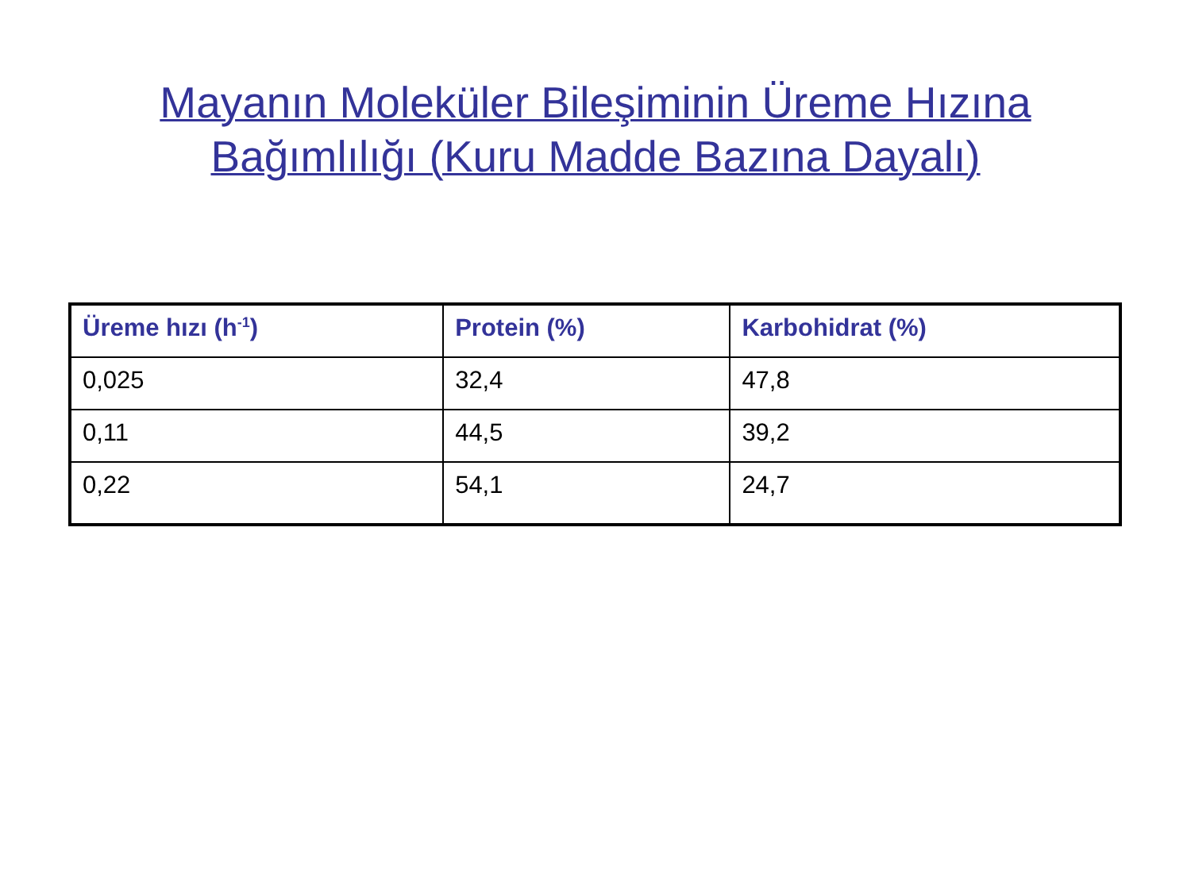Mayanın Moleküler Bileşiminin Üreme Hızına
Bağımlılığı (Kuru Madde Bazına Dayalı)
| Üreme hızı (h<sup>-1</sup>) | Protein (%) | Karbohidrat (%) |
| --- | --- | --- |
| 0,025 | 32,4 | 47,8 |
| 0,11 | 44,5 | 39,2 |
| 0,22 | 54,1 | 24,7 |